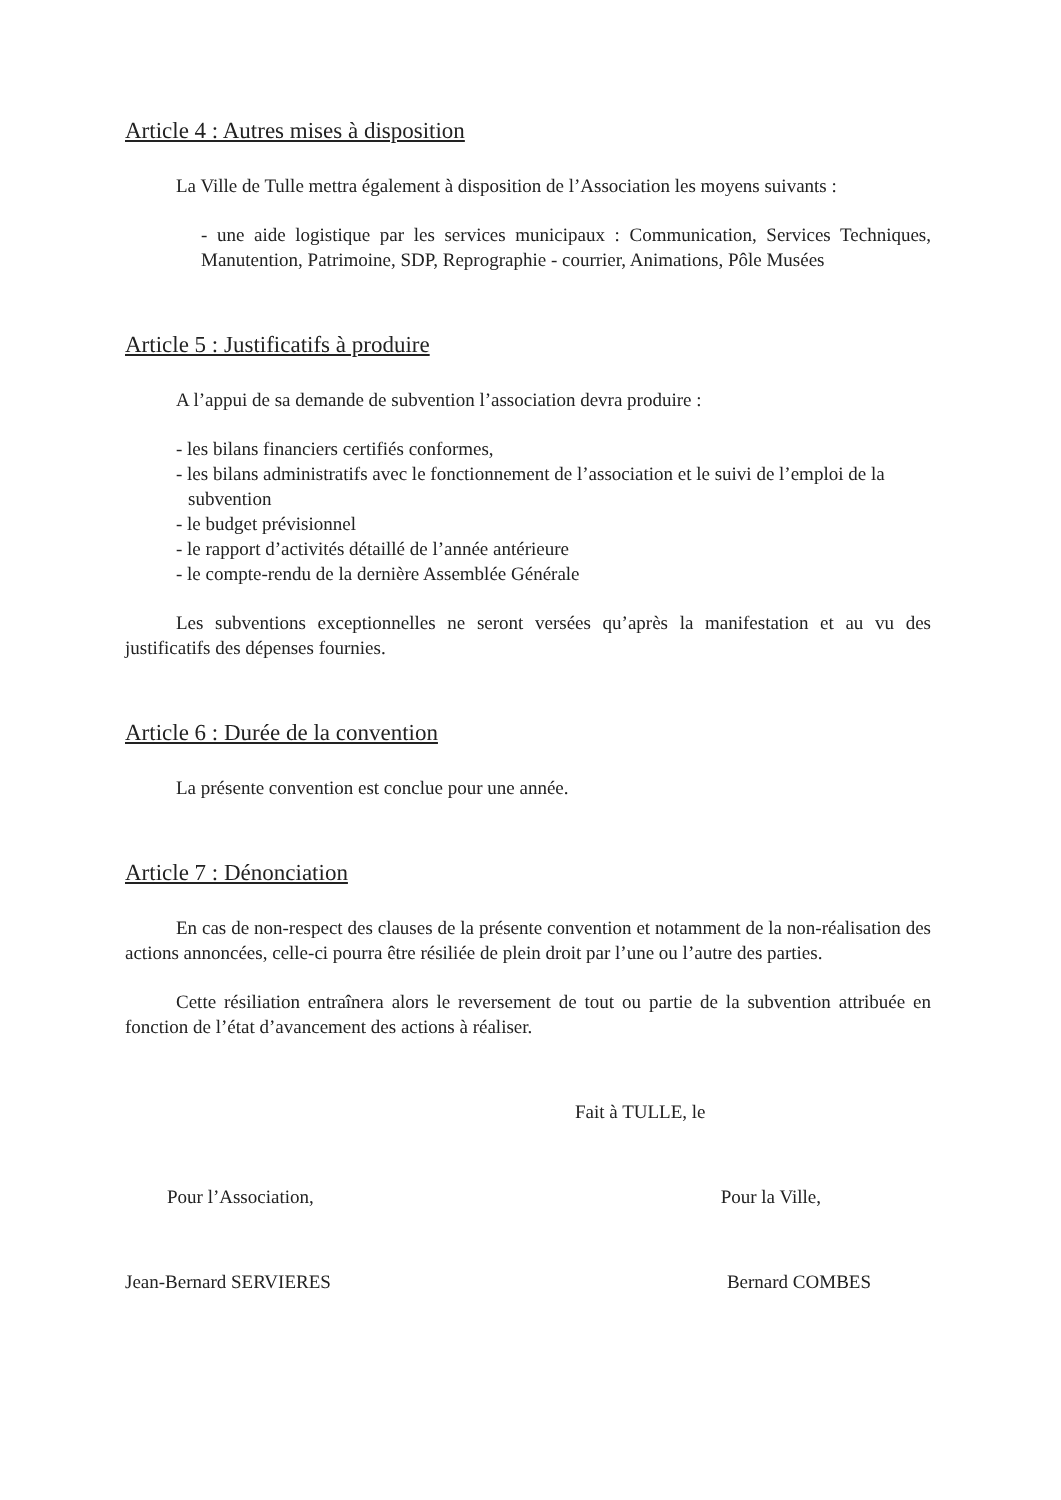Article 4 : Autres mises à disposition
La Ville de Tulle mettra également à disposition de l’Association les moyens suivants :
- une aide logistique par les services municipaux : Communication, Services Techniques, Manutention, Patrimoine, SDP, Reprographie - courrier, Animations, Pôle Musées
Article 5 : Justificatifs à produire
A l’appui de sa demande de subvention l’association devra produire :
- les bilans financiers certifiés conformes,
- les bilans administratifs avec le fonctionnement de l’association et le suivi de l’emploi de la subvention
- le budget prévisionnel
- le rapport d’activités détaillé de l’année antérieure
- le compte-rendu de la dernière Assemblée Générale
Les subventions exceptionnelles ne seront versées qu’après la manifestation et au vu des justificatifs des dépenses fournies.
Article 6 : Durée de la convention
La présente convention est conclue pour une année.
Article 7 : Dénonciation
En cas de non-respect des clauses de la présente convention et notamment de la non-réalisation des actions annoncées, celle-ci pourra être résiliée de plein droit par l’une ou l’autre des parties.
Cette résiliation entraînera alors le reversement de tout ou partie de la subvention attribuée en fonction de l’état d’avancement des actions à réaliser.
Fait à TULLE, le
Pour l’Association, Pour la Ville,
Jean-Bernard SERVIERES Bernard COMBES